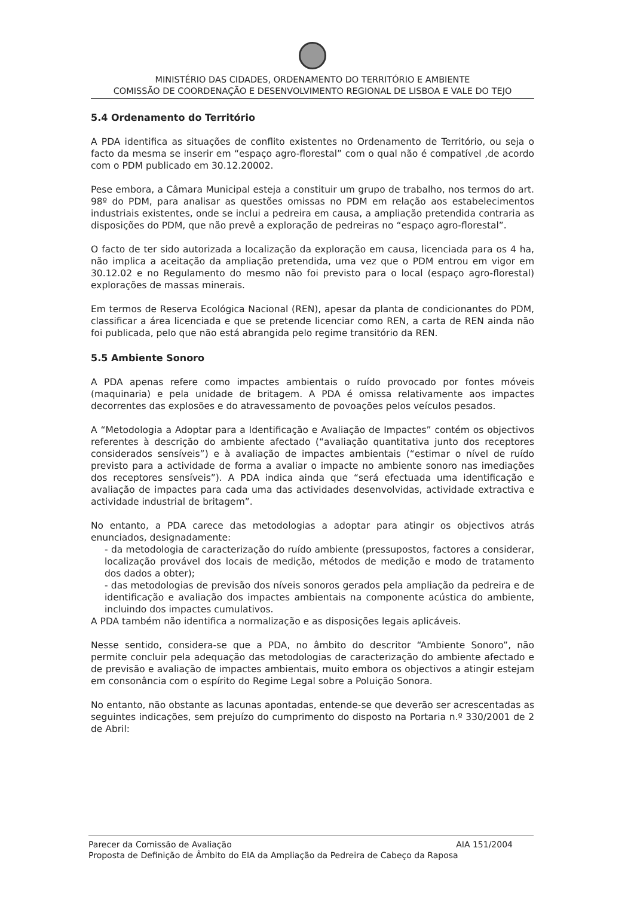MINISTÉRIO DAS CIDADES, ORDENAMENTO DO TERRITÓRIO E AMBIENTE
COMISSÃO DE COORDENAÇÃO E DESENVOLVIMENTO REGIONAL DE LISBOA E VALE DO TEJO
5.4 Ordenamento do Território
A PDA identifica as situações de conflito existentes no Ordenamento de Território, ou seja o facto da mesma se inserir em “espaço agro-florestal” com o qual não é compatível ,de acordo com o PDM publicado em 30.12.20002.
Pese embora, a Câmara Municipal esteja a constituir um grupo de trabalho, nos termos do art. 98º do PDM, para analisar as questões omissas no PDM em relação aos estabelecimentos industriais existentes, onde se inclui a pedreira em causa, a ampliação pretendida contraria as disposições do PDM, que não prevê a exploração de pedreiras no “espaço agro-florestal”.
O facto de ter sido autorizada a localização da exploração em causa, licenciada para os 4 ha, não implica a aceitação da ampliação pretendida, uma vez que o PDM entrou em vigor em 30.12.02 e no Regulamento do mesmo não foi previsto para o local (espaço agro-florestal) explorações de massas minerais.
Em termos de Reserva Ecológica Nacional (REN), apesar da planta de condicionantes do PDM, classificar a área licenciada e que se pretende licenciar como REN, a carta de REN ainda não foi publicada, pelo que não está abrangida pelo regime transitório da REN.
5.5 Ambiente Sonoro
A PDA apenas refere como impactes ambientais o ruído provocado por fontes móveis (maquinaria) e pela unidade de britagem. A PDA é omissa relativamente aos impactes decorrentes das explosões e do atravessamento de povoações pelos veículos pesados.
A “Metodologia a Adoptar para a Identificação e Avaliação de Impactes” contém os objectivos referentes à descrição do ambiente afectado (“avaliação quantitativa junto dos receptores considerados sensíveis”) e à avaliação de impactes ambientais (“estimar o nível de ruído previsto para a actividade de forma a avaliar o impacte no ambiente sonoro nas imediações dos receptores sensíveis”). A PDA indica ainda que “será efectuada uma identificação e avaliação de impactes para cada uma das actividades desenvolvidas, actividade extractiva e actividade industrial de britagem”.
No entanto, a PDA carece das metodologias a adoptar para atingir os objectivos atrás enunciados, designadamente:
- da metodologia de caracterização do ruído ambiente (pressupostos, factores a considerar, localização provável dos locais de medição, métodos de medição e modo de tratamento dos dados a obter);
- das metodologias de previsão dos níveis sonoros gerados pela ampliação da pedreira e de identificação e avaliação dos impactes ambientais na componente acústica do ambiente, incluindo dos impactes cumulativos.
A PDA também não identifica a normalização e as disposições legais aplicáveis.
Nesse sentido, considera-se que a PDA, no âmbito do descritor “Ambiente Sonoro”, não permite concluir pela adequação das metodologias de caracterização do ambiente afectado e de previsão e avaliação de impactes ambientais, muito embora os objectivos a atingir estejam em consonância com o espírito do Regime Legal sobre a Poluição Sonora.
No entanto, não obstante as lacunas apontadas, entende-se que deverão ser acrescentadas as seguintes indicações, sem prejuízo do cumprimento do disposto na Portaria n.º 330/2001 de 2 de Abril:
Parecer da Comissão de Avaliação AIA 151/2004
Proposta de Definição de Âmbito do EIA da Ampliação da Pedreira de Cabeço da Raposa